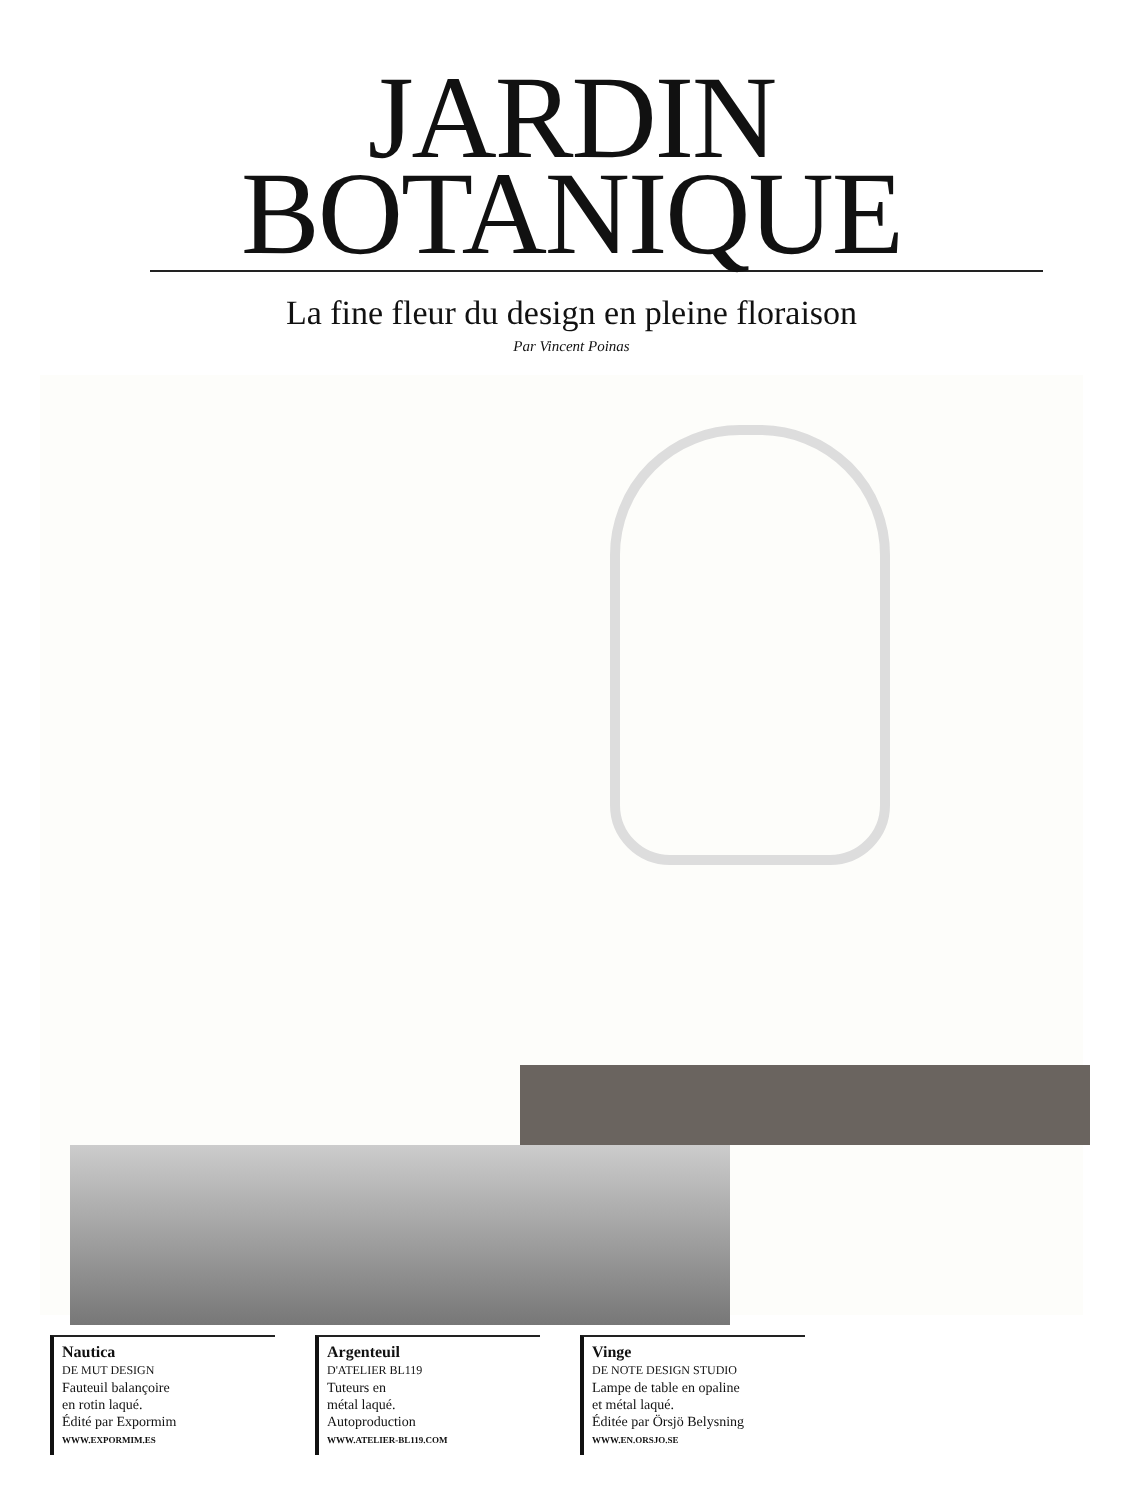JARDIN
BOTANIQUE
La fine fleur du design en pleine floraison
Par Vincent Poinas
Nautica
DE MUT DESIGN
Fauteuil balançoire
en rotin laqué.
Édité par Expormim
WWW.EXPORMIM.ES
Argenteuil
D'ATELIER BL119
Tuteurs en
métal laqué.
Autoproduction
WWW.ATELIER-BL119.COM
Vinge
DE NOTE DESIGN STUDIO
Lampe de table en opaline
et métal laqué.
Éditée par Örsjö Belysning
WWW.EN.ORSJO.SE